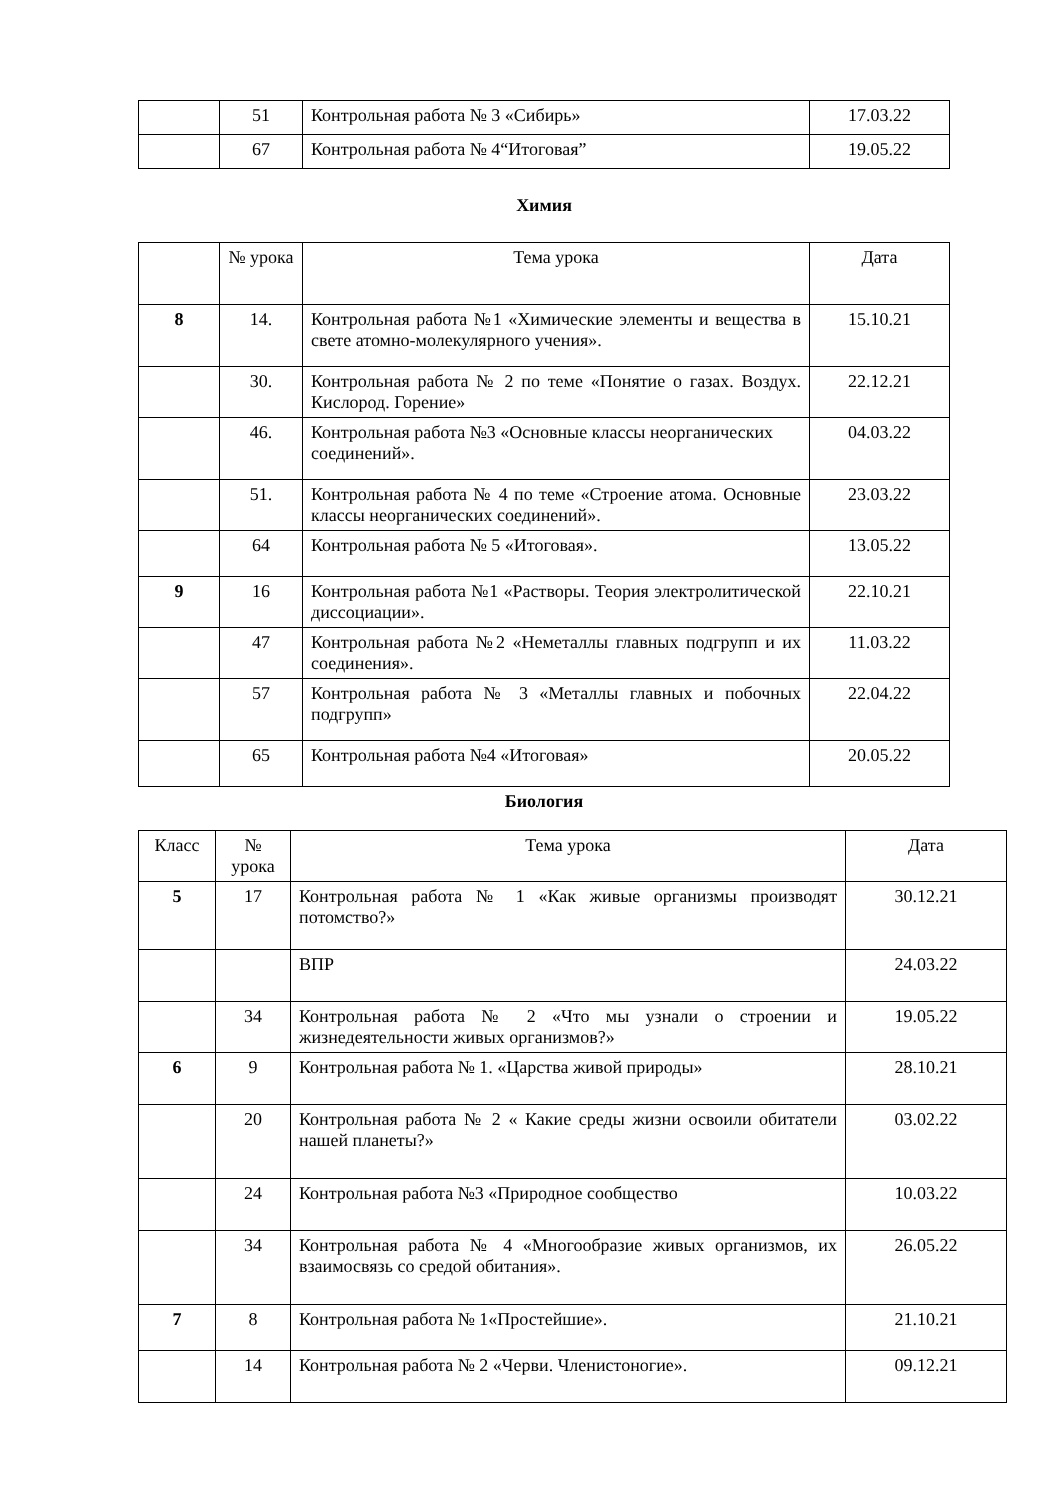| | 51 | Контрольная работа № 3 «Сибирь» | 17.03.22 |
| | 67 | Контрольная работа № 4“Итоговая” | 19.05.22 |
Химия
| | № урока | Тема урока | Дата |
| 8 | 14. | Контрольная работа №1 «Химические элементы и вещества в свете атомно-молекулярного учения». | 15.10.21 |
| | 30. | Контрольная работа № 2 по теме «Понятие о газах. Воздух. Кислород. Горение» | 22.12.21 |
| | 46. | Контрольная работа №3 «Основные классы неорганических соединений». | 04.03.22 |
| | 51. | Контрольная работа № 4 по теме «Строение атома. Основные классы неорганических соединений». | 23.03.22 |
| | 64 | Контрольная работа № 5 «Итоговая». | 13.05.22 |
| 9 | 16 | Контрольная работа №1 «Растворы. Теория электролитической диссоциации». | 22.10.21 |
| | 47 | Контрольная работа №2 «Неметаллы главных подгрупп и их соединения». | 11.03.22 |
| | 57 | Контрольная работа № 3 «Металлы главных и побочных подгрупп» | 22.04.22 |
| | 65 | Контрольная работа №4 «Итоговая» | 20.05.22 |
Биология
| Класс | № урока | Тема урока | Дата |
| 5 | 17 | Контрольная работа № 1 «Как живые организмы производят потомство?» | 30.12.21 |
| | | ВПР | 24.03.22 |
| | 34 | Контрольная работа № 2 «Что мы узнали о строении и жизнедеятельности живых организмов?» | 19.05.22 |
| 6 | 9 | Контрольная работа № 1. «Царства живой природы» | 28.10.21 |
| | 20 | Контрольная работа № 2 « Какие среды жизни освоили обитатели нашей планеты?» | 03.02.22 |
| | 24 | Контрольная работа №3 «Природное сообщество | 10.03.22 |
| | 34 | Контрольная работа № 4 «Многообразие живых организмов, их взаимосвязь со средой обитания». | 26.05.22 |
| 7 | 8 | Контрольная работа № 1«Простейшие». | 21.10.21 |
| | 14 | Контрольная работа № 2 «Черви. Членистоногие». | 09.12.21 |